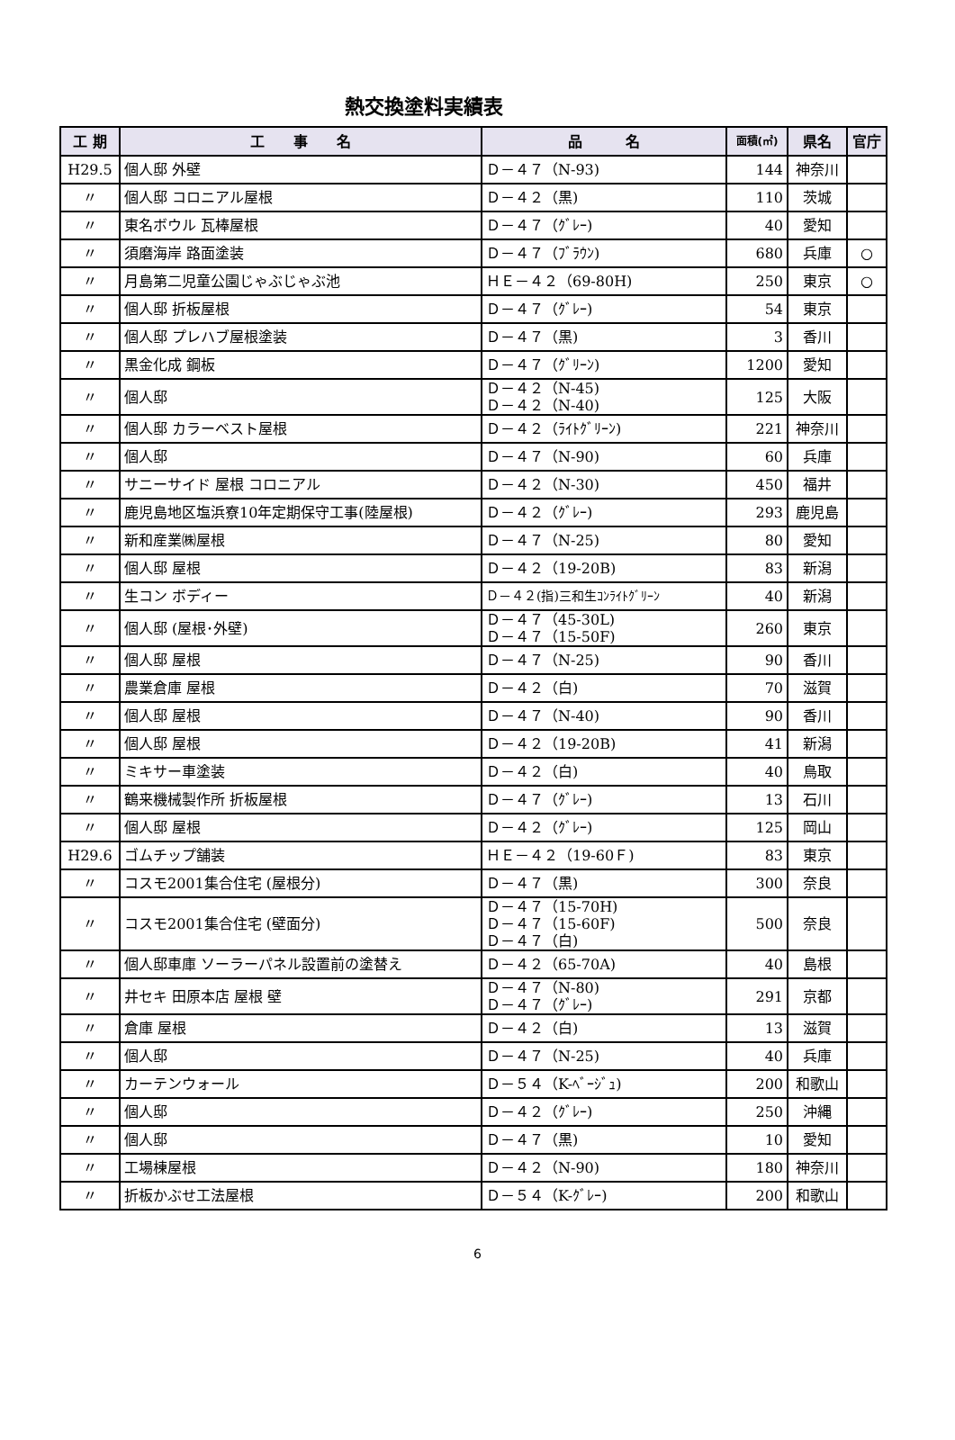熱交換塗料実績表
| 工 期 | 工 事 名 | 品 名 | 面積(㎡) | 県名 | 官庁 |
| --- | --- | --- | --- | --- | --- |
| H29.5 | 個人邸 外壁 | Ｄ－４７（N-93) | 144 | 神奈川 | |
| 〃 | 個人邸 コロニアル屋根 | Ｄ－４２（黒) | 110 | 茨城 | |
| 〃 | 東名ボウル 瓦棒屋根 | Ｄ－４７（ｸﾞﾚｰ) | 40 | 愛知 | |
| 〃 | 須磨海岸 路面塗装 | Ｄ－４７（ﾌﾞﾗｳﾝ) | 680 | 兵庫 | ○ |
| 〃 | 月島第二児童公園じゃぶじゃぶ池 | ＨＥ－４２（69-80H) | 250 | 東京 | ○ |
| 〃 | 個人邸 折板屋根 | Ｄ－４７（ｸﾞﾚｰ) | 54 | 東京 | |
| 〃 | 個人邸 プレハブ屋根塗装 | Ｄ－４７（黒) | 3 | 香川 | |
| 〃 | 黒金化成 鋼板 | Ｄ－４７（ｸﾞﾘｰﾝ) | 1200 | 愛知 | |
| 〃 | 個人邸 | Ｄ－４２（N-45) Ｄ－４２（N-40) | 125 | 大阪 | |
| 〃 | 個人邸 カラーベスト屋根 | Ｄ－４２（ﾗｲﾄｸﾞﾘｰﾝ) | 221 | 神奈川 | |
| 〃 | 個人邸 | Ｄ－４７（N-90) | 60 | 兵庫 | |
| 〃 | サニーサイド 屋根 コロニアル | Ｄ－４２（N-30) | 450 | 福井 | |
| 〃 | 鹿児島地区塩浜寮10年定期保守工事(陸屋根) | Ｄ－４２（ｸﾞﾚｰ) | 293 | 鹿児島 | |
| 〃 | 新和産業㈱屋根 | Ｄ－４７（N-25) | 80 | 愛知 | |
| 〃 | 個人邸 屋根 | Ｄ－４２（19-20B) | 83 | 新潟 | |
| 〃 | 生コン ボディー | Ｄ－４２(指)三和生ｺﾝﾗｲﾄｸﾞﾘｰﾝ | 40 | 新潟 | |
| 〃 | 個人邸 (屋根･外壁) | Ｄ－４７（45-30L) Ｄ－４７（15-50F) | 260 | 東京 | |
| 〃 | 個人邸 屋根 | Ｄ－４７（N-25) | 90 | 香川 | |
| 〃 | 農業倉庫 屋根 | Ｄ－４２（白) | 70 | 滋賀 | |
| 〃 | 個人邸 屋根 | Ｄ－４７（N-40) | 90 | 香川 | |
| 〃 | 個人邸 屋根 | Ｄ－４２（19-20B) | 41 | 新潟 | |
| 〃 | ミキサー車塗装 | Ｄ－４２（白) | 40 | 鳥取 | |
| 〃 | 鶴来機械製作所 折板屋根 | Ｄ－４７（ｸﾞﾚｰ) | 13 | 石川 | |
| 〃 | 個人邸 屋根 | Ｄ－４２（ｸﾞﾚｰ) | 125 | 岡山 | |
| H29.6 | ゴムチップ舗装 | ＨＥ－４２（19-60Ｆ) | 83 | 東京 | |
| 〃 | コスモ2001集合住宅 (屋根分) | Ｄ－４７（黒) | 300 | 奈良 | |
| 〃 | コスモ2001集合住宅 (壁面分) | Ｄ－４７（15-70H) Ｄ－４７（15-60F) Ｄ－４７（白) | 500 | 奈良 | |
| 〃 | 個人邸車庫 ソーラーパネル設置前の塗替え | Ｄ－４２（65-70A) | 40 | 島根 | |
| 〃 | 井セキ 田原本店 屋根 壁 | Ｄ－４７（N-80) Ｄ－４７（ｸﾞﾚｰ) | 291 | 京都 | |
| 〃 | 倉庫 屋根 | Ｄ－４２（白) | 13 | 滋賀 | |
| 〃 | 個人邸 | Ｄ－４７（N-25) | 40 | 兵庫 | |
| 〃 | カーテンウォール | Ｄ－５４（K-ﾍﾞｰｼﾞｭ) | 200 | 和歌山 | |
| 〃 | 個人邸 | Ｄ－４２（ｸﾞﾚｰ) | 250 | 沖縄 | |
| 〃 | 個人邸 | Ｄ－４７（黒) | 10 | 愛知 | |
| 〃 | 工場棟屋根 | Ｄ－４２（N-90) | 180 | 神奈川 | |
| 〃 | 折板かぶせ工法屋根 | Ｄ－５４（K-ｸﾞﾚｰ) | 200 | 和歌山 | |
6